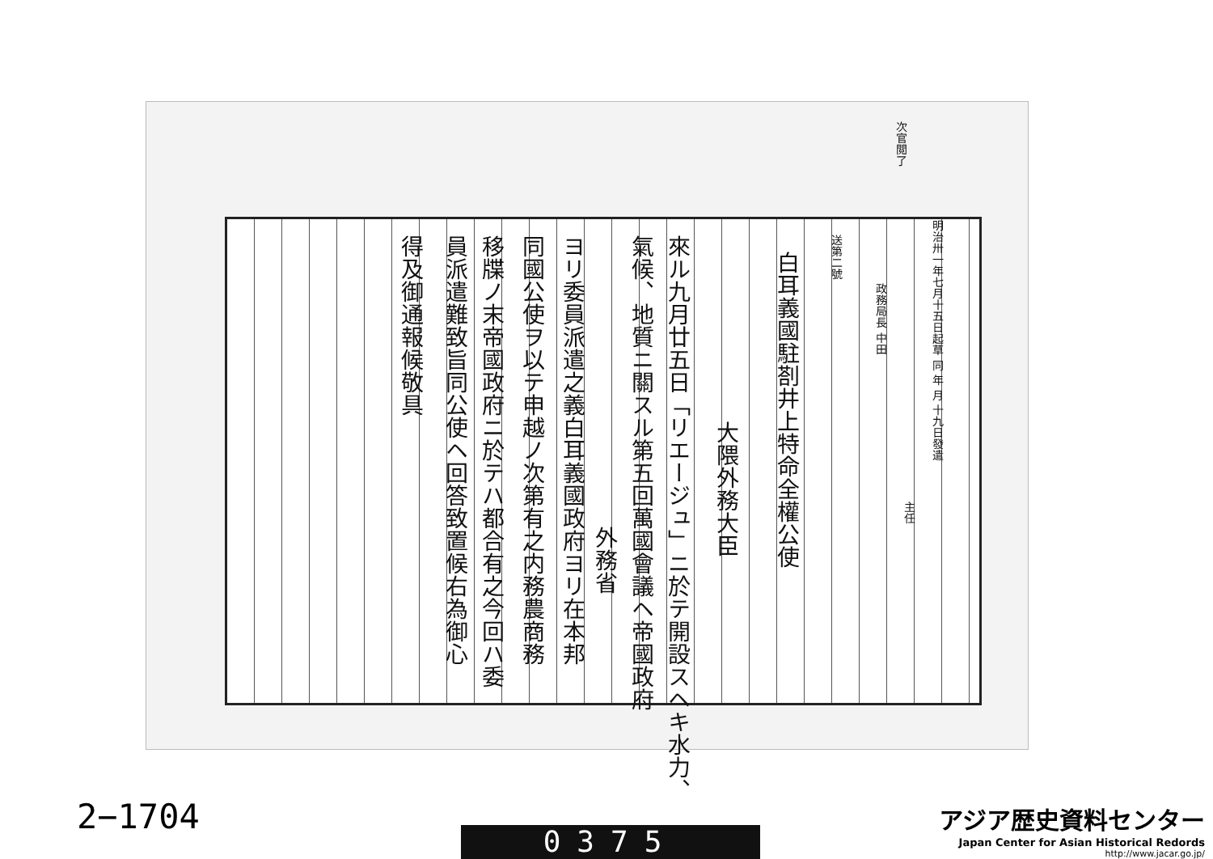次官閲了
明治卅一年七月十五日起草 同 年 月 十九日發遣
政務局長 中田
主任
送第二號
白耳義國駐剳井上特命全權公使
大隈外務大臣
來ル九月廿五日「リエージュ」ニ於テ開設スヘキ水力、
氣候、地質ニ關スル第五回萬國會議ヘ帝國政府
外務省
ヨリ委員派遣之義白耳義國政府ヨリ在本邦
同國公使ヲ以テ申越ノ次第有之内務農商務
移牒ノ末帝國政府ニ於テハ都合有之今回ハ委
員派遣難致旨同公使ヘ回答致置候右為御心
得及御通報候敬具
2−1704
0375
アジア歴史資料センター
Japan Center for Asian Historical Redords
http://www.jacar.go.jp/